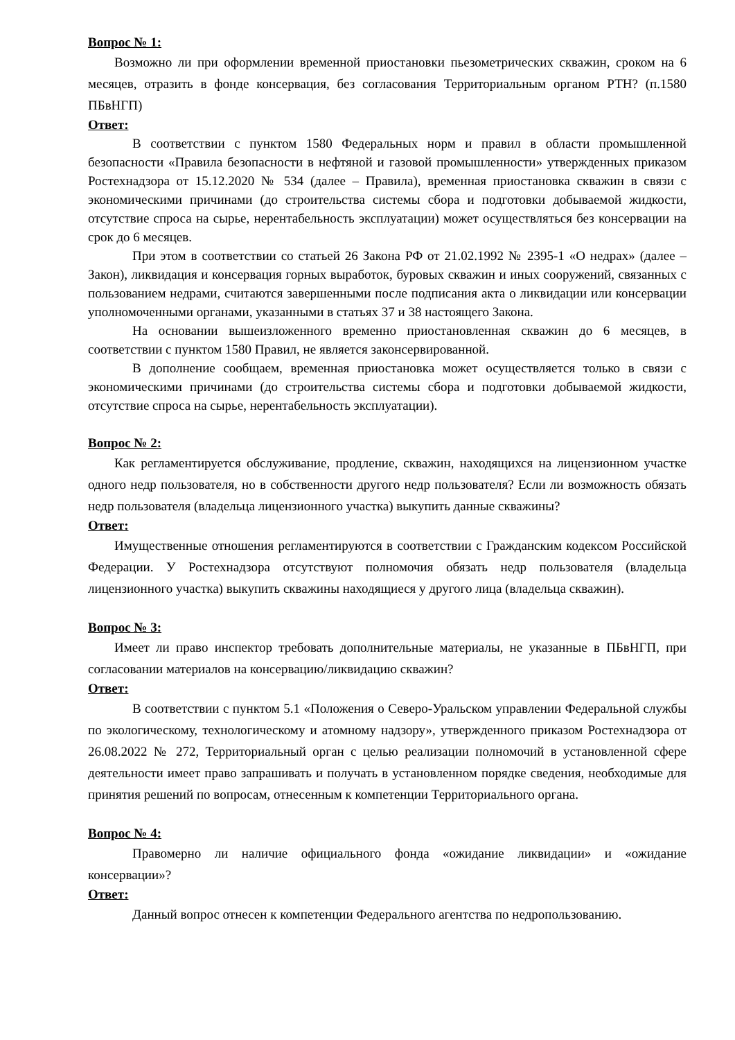Вопрос № 1:
Возможно ли при оформлении временной приостановки пьезометрических скважин, сроком на 6 месяцев, отразить в фонде консервация, без согласования Территориальным органом РТН? (п.1580 ПБвНГП)
Ответ:
В соответствии с пунктом 1580 Федеральных норм и правил в области промышленной безопасности «Правила безопасности в нефтяной и газовой промышленности» утвержденных приказом Ростехнадзора от 15.12.2020 № 534 (далее – Правила), временная приостановка скважин в связи с экономическими причинами (до строительства системы сбора и подготовки добываемой жидкости, отсутствие спроса на сырье, нерентабельность эксплуатации) может осуществляться без консервации на срок до 6 месяцев.
При этом в соответствии со статьей 26 Закона РФ от 21.02.1992 № 2395-1 «О недрах» (далее – Закон), ликвидация и консервация горных выработок, буровых скважин и иных сооружений, связанных с пользованием недрами, считаются завершенными после подписания акта о ликвидации или консервации уполномоченными органами, указанными в статьях 37 и 38 настоящего Закона.
На основании вышеизложенного временно приостановленная скважин до 6 месяцев, в соответствии с пунктом 1580 Правил, не является законсервированной.
В дополнение сообщаем, временная приостановка может осуществляется только в связи с экономическими причинами (до строительства системы сбора и подготовки добываемой жидкости, отсутствие спроса на сырье, нерентабельность эксплуатации).
Вопрос № 2:
Как регламентируется обслуживание, продление, скважин, находящихся на лицензионном участке одного недр пользователя, но в собственности другого недр пользователя? Если ли возможность обязать недр пользователя (владельца лицензионного участка) выкупить данные скважины?
Ответ:
Имущественные отношения регламентируются в соответствии с Гражданским кодексом Российской Федерации. У Ростехнадзора отсутствуют полномочия обязать недр пользователя (владельца лицензионного участка) выкупить скважины находящиеся у другого лица (владельца скважин).
Вопрос № 3:
Имеет ли право инспектор требовать дополнительные материалы, не указанные в ПБвНГП, при согласовании материалов на консервацию/ликвидацию скважин?
Ответ:
В соответствии с пунктом 5.1 «Положения о Северо-Уральском управлении Федеральной службы по экологическому, технологическому и атомному надзору», утвержденного приказом Ростехнадзора от 26.08.2022 № 272, Территориальный орган с целью реализации полномочий в установленной сфере деятельности имеет право запрашивать и получать в установленном порядке сведения, необходимые для принятия решений по вопросам, отнесенным к компетенции Территориального органа.
Вопрос № 4:
Правомерно ли наличие официального фонда «ожидание ликвидации» и «ожидание консервации»?
Ответ:
Данный вопрос отнесен к компетенции Федерального агентства по недропользованию.